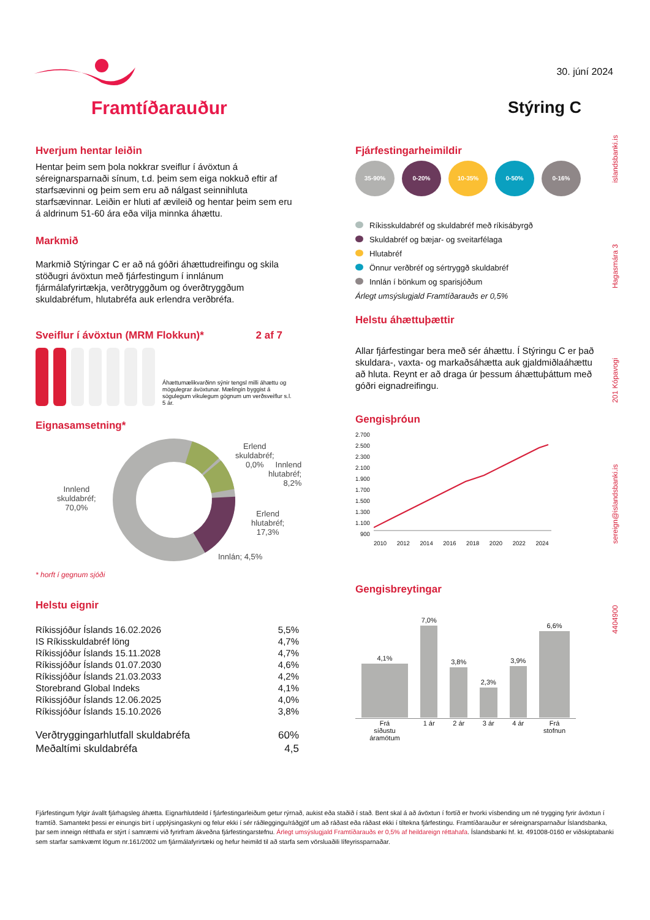Framtíðarauður
30. júní 2024
Stýring C
Hverjum hentar leiðin
Hentar þeim sem þola nokkrar sveiflur í ávöxtun á séreignarsparnaði sínum, t.d. þeim sem eiga nokkuð eftir af starfsævinni og þeim sem eru að nálgast seinnihluta starfsævinnar. Leiðin er hluti af ævileið og hentar þeim sem eru á aldrinum 51-60 ára eða vilja minnka áhættu.
Markmið
Markmið Stýringar C er að ná góðri áhættudreifingu og skila stöðugri ávöxtun með fjárfestingum í innlánum fjármálafyrirtækja, verðtryggðum og óverðtryggðum skuldabréfum, hlutabréfa auk erlendra verðbréfa.
Sveiflur í ávöxtun (MRM Flokkun)* 2 af 7
Áhættumælikvarðinn sýnir tengsl milli áhættu og mögulegrar ávöxtunar. Mælingin byggist á sögulegum vikulegum gögnum um verðsveiflur s.l. 5 ár.
Eignasamsetning*
Innlend
skuldabréf;
70,0%
Erlend
skuldabréf;
0,0%
Innlend
hlutabréf;
8,2%
Erlend
hlutabréf;
17,3%
Innlán; 4,5%
* horft í gegnum sjóði
Helstu eignir
| Ríkissjóður Íslands 16.02.2026 | 5,5% |
| IS Ríkisskuldabréf löng | 4,7% |
| Ríkissjóður Íslands 15.11.2028 | 4,7% |
| Ríkissjóður Íslands 01.07.2030 | 4,6% |
| Ríkissjóður Íslands 21.03.2033 | 4,2% |
| Storebrand Global Indeks | 4,1% |
| Ríkissjóður Íslands 12.06.2025 | 4,0% |
| Ríkissjóður Íslands 15.10.2026 | 3,8% |
| Verðtryggingarhlutfall skuldabréfa | 60% |
| Meðaltími skuldabréfa | 4,5 |
Fjárfestingarheimildir
35-90% 0-20% 10-35% 0-50% 0-16%
Ríkisskuldabréf og skuldabréf með ríkisábyrgð
Skuldabréf og bæjar- og sveitarfélaga
Hlutabréf
Önnur verðbréf og sértryggð skuldabréf
Innlán í bönkum og sparisjóðum
Árlegt umsýslugjald Framtíðarauðs er 0,5%
Helstu áhættuþættir
Allar fjárfestingar bera með sér áhættu. Í Stýringu C er það skuldara-, vaxta- og markaðsáhætta auk gjaldmiðlaáhættu að hluta. Reynt er að draga úr þessum áhættuþáttum með góðri eignadreifingu.
Gengisþróun
2.700
2.500
2.300
2.100
1.900
1.700
1.500
1.300
1.100
900
2010 2012 2014 2016 2018 2020 2022 2024
Gengisbreytingar
| 4,1% | 7,0% | 3,8% | 2,3% | 3,9% | 6,6% |
| Frá síðustu áramótum | 1 ár | 2 ár | 3 ár | 4 ár | Frá stofnun |
4404900 sereign@islandsbanki.is 201 Kópavogi Hagasmára 3 islandsbanki.is
Fjárfestingum fylgir ávallt fjárhagsleg áhætta. Eignarhlutdeild í fjárfestingarleiðum getur rýrnað, aukist eða staðið í stað. Bent skal á að ávöxtun í fortíð er hvorki vísbending um né trygging fyrir ávöxtun í framtíð. Samantekt þessi er einungis birt í upplýsingaskyni og felur ekki í sér ráðleggingu/ráðgjöf um að ráðast eða ráðast ekki í tiltekna fjárfestingu. Framtíðarauður er séreignarsparnaður Íslandsbanka, þar sem inneign rétthafa er stýrt í samræmi við fyrirfram ákveðna fjárfestingarstefnu. Árlegt umsýslugjald Framtíðarauðs er 0,5% af heildareign réttahafa. Íslandsbanki hf. kt. 491008-0160 er viðskiptabanki sem starfar samkvæmt lögum nr.161/2002 um fjármálafyrirtæki og hefur heimild til að starfa sem vörsluaðili lífeyrissparnaðar.